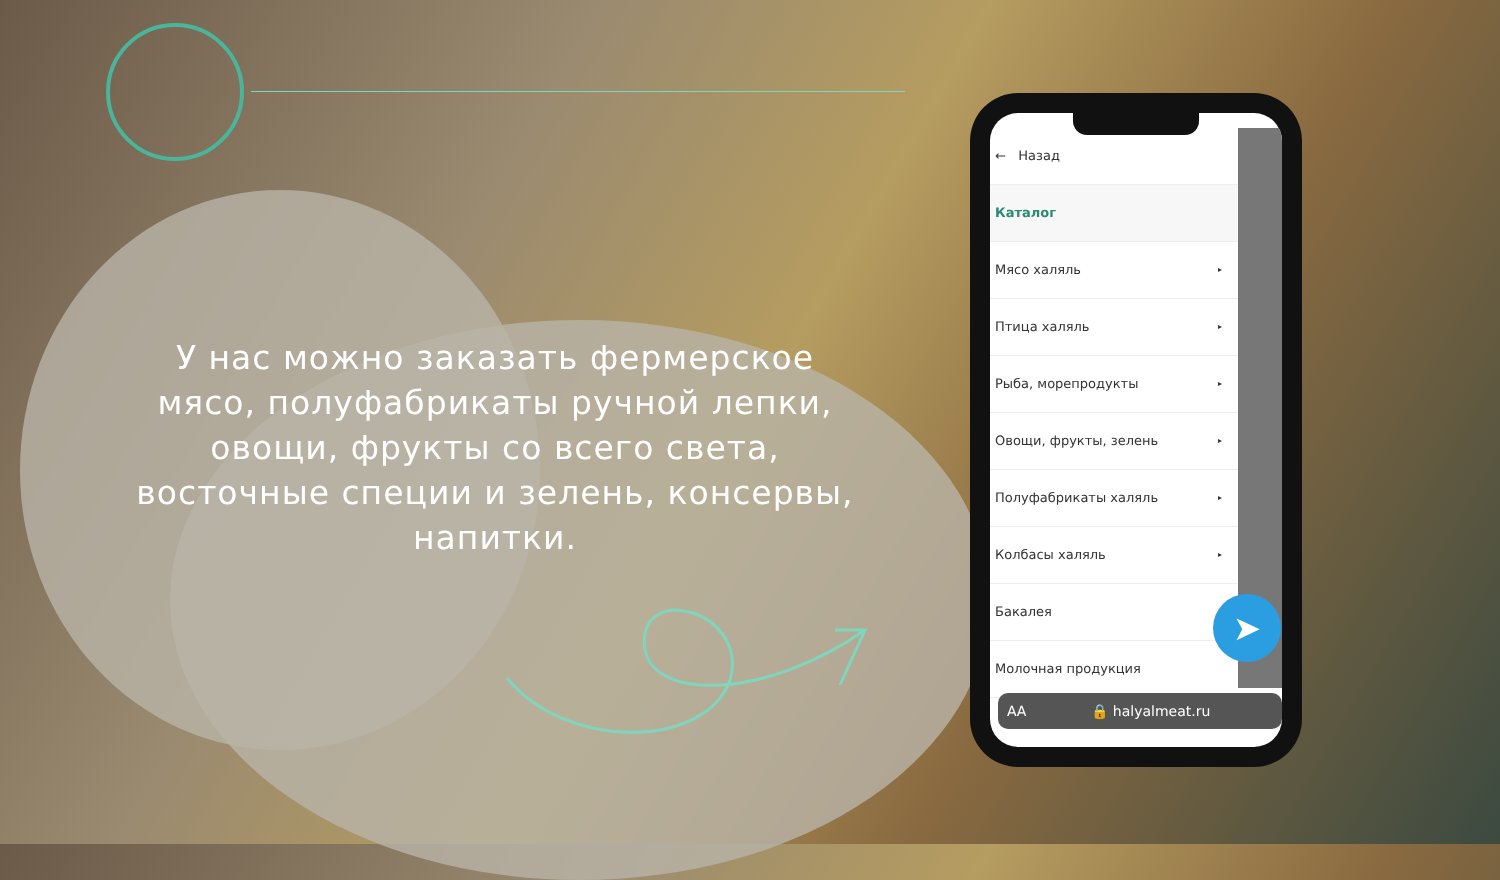У нас можно заказать фермерское мясо, полуфабрикаты ручной лепки, овощи, фрукты со всего света, восточные специи и зелень, консервы, напитки.
← Назад
Каталог
Мясо халяль ▸
Птица халяль ▸
Рыба, морепродукты ▸
Овощи, фрукты, зелень ▸
Полуфабрикаты халяль ▸
Колбасы халяль ▸
Бакалея
Молочная продукция
AA 🔒 halyalmeat.ru
➤